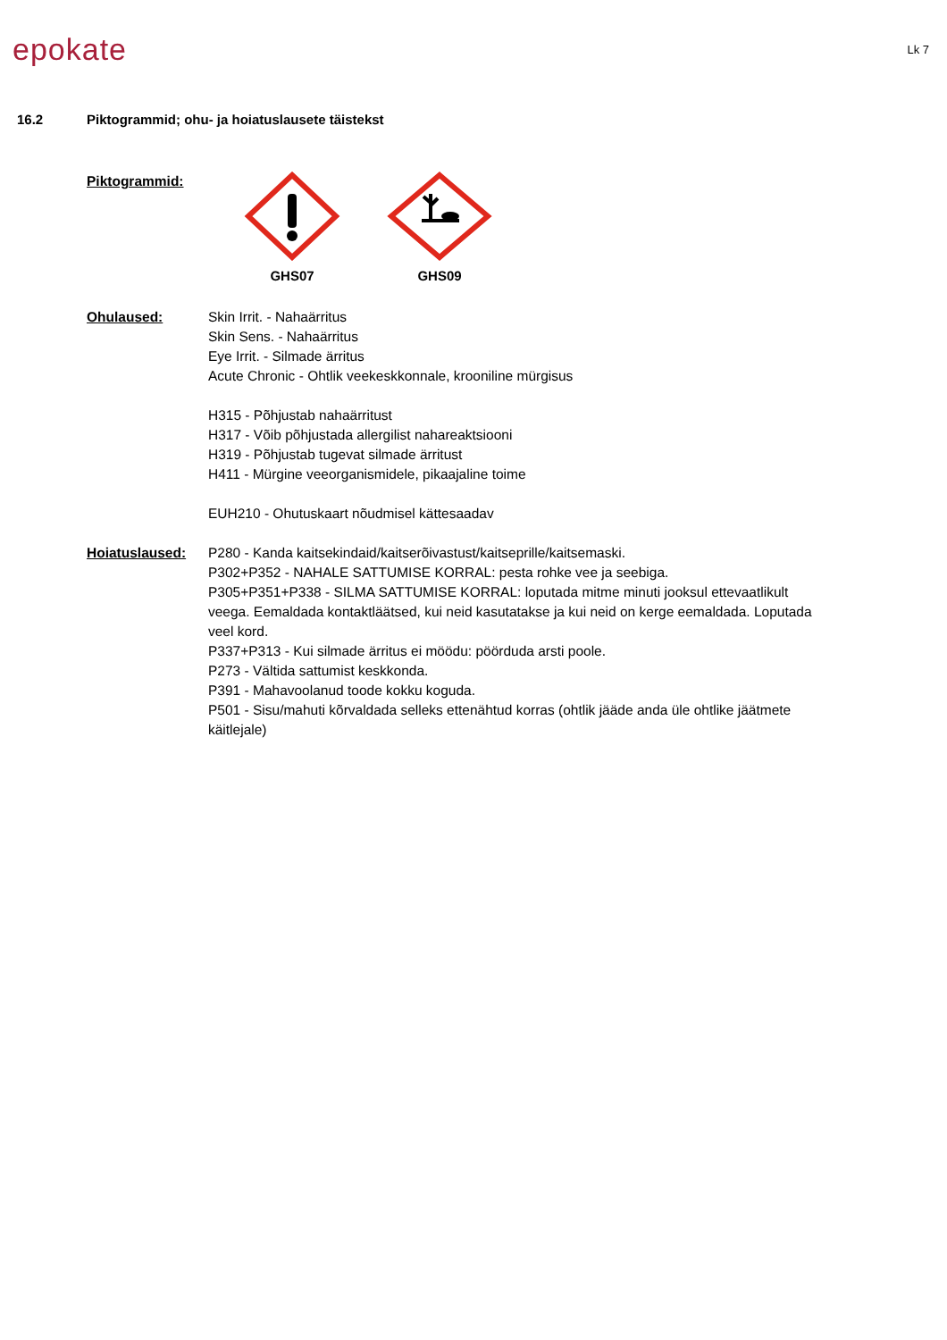epokate
Lk 7
16.2 Piktogrammid; ohu- ja hoiatuslausete täistekst
Piktogrammid: GHS07 GHS09
Ohulaused: Skin Irrit. - Nahaärritus
Skin Sens. - Nahaärritus
Eye Irrit. - Silmade ärritus
Acute Chronic - Ohtlik veekeskkonnale, krooniline mürgisus
H315 - Põhjustab nahaärritust
H317 - Võib põhjustada allergilist nahareaktsiooni
H319 - Põhjustab tugevat silmade ärritust
H411 - Mürgine veeorganismidele, pikaajaline toime
EUH210 - Ohutuskaart nõudmisel kättesaadav
Hoiatuslaused: P280 - Kanda kaitsekindaid/kaitserõivastust/kaitseprille/kaitsemaski.
P302+P352 - NAHALE SATTUMISE KORRAL: pesta rohke vee ja seebiga.
P305+P351+P338 - SILMA SATTUMISE KORRAL: loputada mitme minuti jooksul ettevaatlikult veega. Eemaldada kontaktläätsed, kui neid kasutatakse ja kui neid on kerge eemaldada. Loputada veel kord.
P337+P313 - Kui silmade ärritus ei möödu: pöörduda arsti poole.
P273 - Vältida sattumist keskkonda.
P391 - Mahavoolanud toode kokku koguda.
P501 - Sisu/mahuti kõrvaldada selleks ettenähtud korras (ohtlik jääde anda üle ohtlike jäätmete käitlejale)